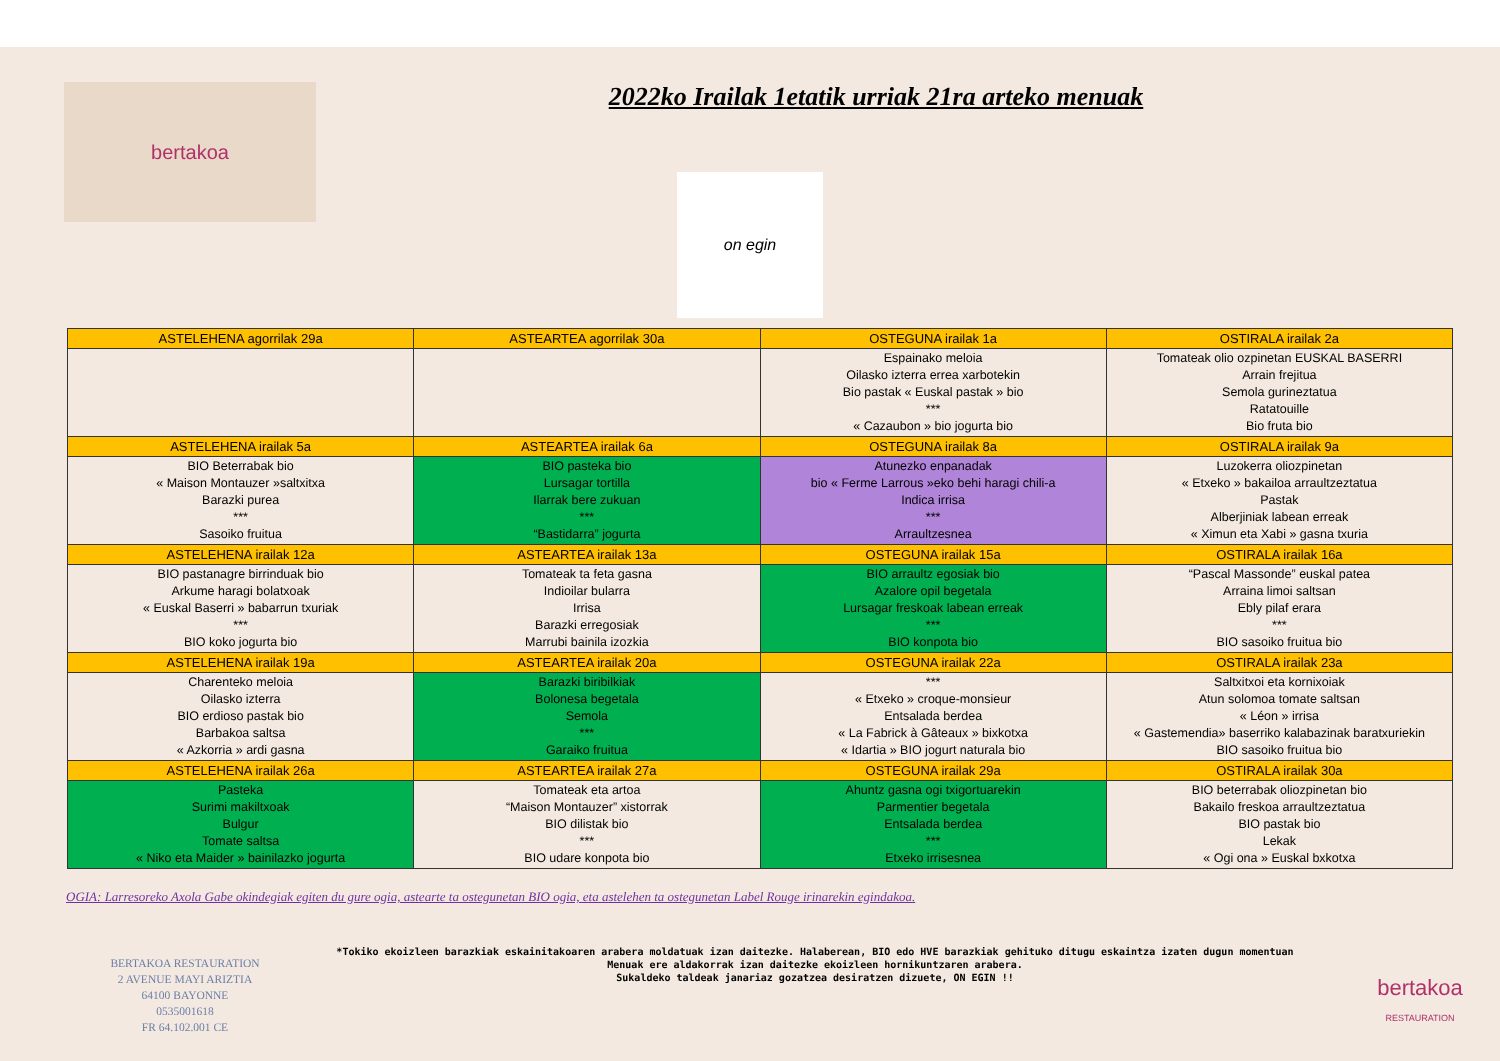bertakoa
2022ko Irailak 1etatik urriak 21ra arteko menuak
on egin
| ASTELEHENA agorrilak 29a | ASTEARTEA agorrilak 30a | OSTEGUNA irailak 1a | OSTIRALA irailak 2a |
| --- | --- | --- | --- |
| | | Espainako meloia Oilasko izterra errea xarbotekin Bio pastak « Euskal pastak » bio *** « Cazaubon » bio jogurta bio | Tomateak olio ozpinetan EUSKAL BASERRI Arrain frejitua Semola gurineztatua Ratatouille Bio fruta bio |
| ASTELEHENA irailak 5a | ASTEARTEA irailak 6a | OSTEGUNA irailak 8a | OSTIRALA irailak 9a |
| BIO Beterrabak bio « Maison Montauzer »saltxitxa Barazki purea *** Sasoiko fruitua | BIO pasteka bio Lursagar tortilla Ilarrak bere zukuan *** “Bastidarra” jogurta | Atunezko enpanadak bio « Ferme Larrous »eko behi haragi chili-a Indica irrisa *** Arraultzesnea | Luzokerra oliozpinetan « Etxeko » bakailoa arraultzeztatua Pastak Alberjiniak labean erreak « Ximun eta Xabi » gasna txuria |
| ASTELEHENA irailak 12a | ASTEARTEA irailak 13a | OSTEGUNA irailak 15a | OSTIRALA irailak 16a |
| BIO pastanagre birrinduak bio Arkume haragi bolatxoak « Euskal Baserri » babarrun txuriak *** BIO koko jogurta bio | Tomateak ta feta gasna Indioilar bularra Irrisa Barazki erregosiak Marrubi bainila izozkia | BIO arraultz egosiak bio Azalore opil begetala Lursagar freskoak labean erreak *** BIO konpota bio | “Pascal Massonde” euskal patea Arraina limoi saltsan Ebly pilaf erara *** BIO sasoiko fruitua bio |
| ASTELEHENA irailak 19a | ASTEARTEA irailak 20a | OSTEGUNA irailak 22a | OSTIRALA irailak 23a |
| Charenteko meloia Oilasko izterra BIO erdioso pastak bio Barbakoa saltsa « Azkorria » ardi gasna | Barazki biribilkiak Bolonesa begetala Semola *** Garaiko fruitua | *** « Etxeko » croque-monsieur Entsalada berdea « La Fabrick à Gâteaux » bixkotxa « Idartia » BIO jogurt naturala bio | Saltxitxoi eta kornixoiak Atun solomoa tomate saltsan « Léon » irrisa « Gastemendia» baserriko kalabazinak baratxuriekin BIO sasoiko fruitua bio |
| ASTELEHENA irailak 26a | ASTEARTEA irailak 27a | OSTEGUNA irailak 29a | OSTIRALA irailak 30a |
| Pasteka Surimi makiltxoak Bulgur Tomate saltsa « Niko eta Maider » bainilazko jogurta | Tomateak eta artoa “Maison Montauzer” xistorrak BIO dilistak bio *** BIO udare konpota bio | Ahuntz gasna ogi txigortuarekin Parmentier begetala Entsalada berdea *** Etxeko irrisesnea | BIO beterrabak oliozpinetan bio Bakailo freskoa arraultzeztatua BIO pastak bio Lekak « Ogi ona » Euskal bxkotxa |
OGIA: Larresoreko Axola Gabe okindegiak egiten du gure ogia, astearte ta ostegunetan BIO ogia, eta astelehen ta ostegunetan Label Rouge irinarekin egindakoa.
BERTAKOA RESTAURATION
2 AVENUE MAYI ARIZTIA
64100 BAYONNE
0535001618
FR 64.102.001 CE
*Tokiko ekoizleen barazkiak eskainitakoaren arabera moldatuak izan daitezke. Halaberean, BIO edo HVE barazkiak gehituko ditugu eskaintza izaten dugun momentuan
Menuak ere aldakorrak izan daitezke ekoizleen hornikuntzaren arabera.
Sukaldeko taldeak janariaz gozatzea desiratzen dizuete, ON EGIN !!
bertakoa
RESTAURATION